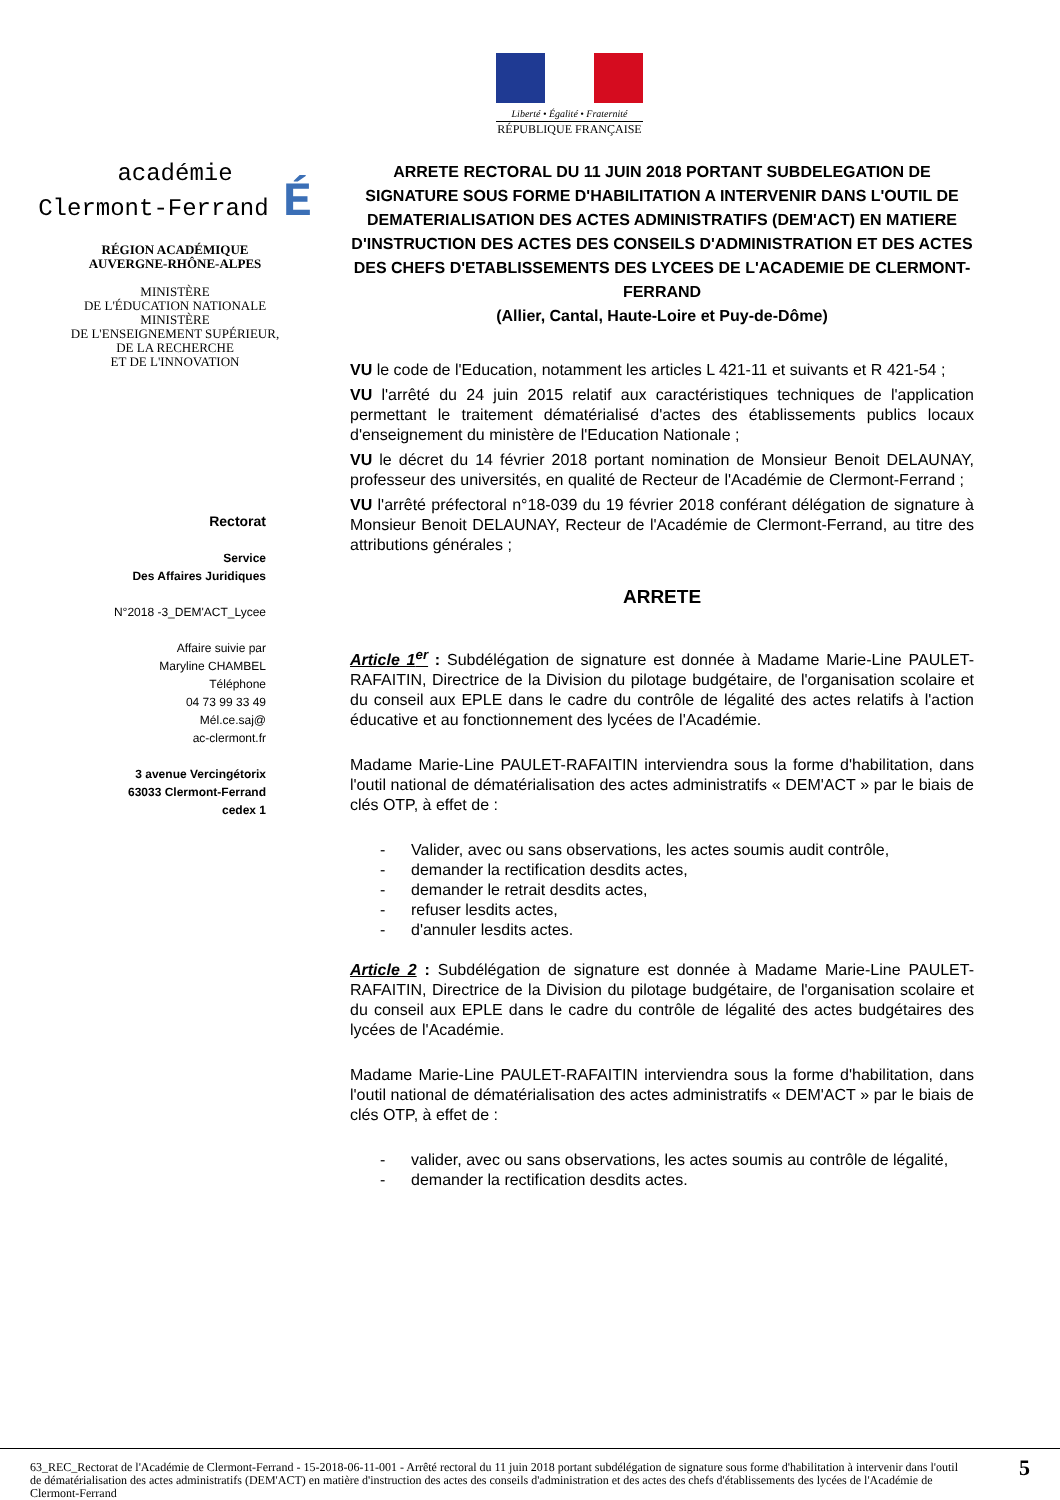Liberté • Égalité • Fraternité
RÉPUBLIQUE FRANÇAISE
académie
Clermont-Ferrand É
RÉGION ACADÉMIQUE
AUVERGNE-RHÔNE-ALPES
MINISTÈRE
DE L'ÉDUCATION NATIONALE
MINISTÈRE
DE L'ENSEIGNEMENT SUPÉRIEUR,
DE LA RECHERCHE
ET DE L'INNOVATION
Rectorat
Service
Des Affaires Juridiques
N°2018 -3_DEM'ACT_Lycee
Affaire suivie par
Maryline CHAMBEL
Téléphone
04 73 99 33 49
Mél.ce.saj@
ac-clermont.fr
3 avenue Vercingétorix
63033 Clermont-Ferrand
cedex 1
ARRETE RECTORAL DU 11 JUIN 2018 PORTANT SUBDELEGATION DE SIGNATURE SOUS FORME D'HABILITATION A INTERVENIR DANS L'OUTIL DE DEMATERIALISATION DES ACTES ADMINISTRATIFS (DEM'ACT) EN MATIERE D'INSTRUCTION DES ACTES DES CONSEILS D'ADMINISTRATION ET DES ACTES DES CHEFS D'ETABLISSEMENTS DES LYCEES DE L'ACADEMIE DE CLERMONT-FERRAND
(Allier, Cantal, Haute-Loire et Puy-de-Dôme)
VU le code de l'Education, notamment les articles L 421-11 et suivants et R 421-54 ;
VU l'arrêté du 24 juin 2015 relatif aux caractéristiques techniques de l'application permettant le traitement dématérialisé d'actes des établissements publics locaux d'enseignement du ministère de l'Education Nationale ;
VU le décret du 14 février 2018 portant nomination de Monsieur Benoit DELAUNAY, professeur des universités, en qualité de Recteur de l'Académie de Clermont-Ferrand ;
VU l'arrêté préfectoral n°18-039 du 19 février 2018 conférant délégation de signature à Monsieur Benoit DELAUNAY, Recteur de l'Académie de Clermont-Ferrand, au titre des attributions générales ;
ARRETE
Article 1<sup>er</sup> : Subdélégation de signature est donnée à Madame Marie-Line PAULET-RAFAITIN, Directrice de la Division du pilotage budgétaire, de l'organisation scolaire et du conseil aux EPLE dans le cadre du contrôle de légalité des actes relatifs à l'action éducative et au fonctionnement des lycées de l'Académie.
Madame Marie-Line PAULET-RAFAITIN interviendra sous la forme d'habilitation, dans l'outil national de dématérialisation des actes administratifs « DEM'ACT » par le biais de clés OTP, à effet de :
- Valider, avec ou sans observations, les actes soumis audit contrôle,
- demander la rectification desdits actes,
- demander le retrait desdits actes,
- refuser lesdits actes,
- d'annuler lesdits actes.
Article 2 : Subdélégation de signature est donnée à Madame Marie-Line PAULET-RAFAITIN, Directrice de la Division du pilotage budgétaire, de l'organisation scolaire et du conseil aux EPLE dans le cadre du contrôle de légalité des actes budgétaires des lycées de l'Académie.
Madame Marie-Line PAULET-RAFAITIN interviendra sous la forme d'habilitation, dans l'outil national de dématérialisation des actes administratifs « DEM'ACT » par le biais de clés OTP, à effet de :
- valider, avec ou sans observations, les actes soumis au contrôle de légalité,
- demander la rectification desdits actes.
63_REC_Rectorat de l'Académie de Clermont-Ferrand - 15-2018-06-11-001 - Arrêté rectoral du 11 juin 2018 portant subdélégation de signature sous forme d'habilitation à intervenir dans l'outil de dématérialisation des actes administratifs (DEM'ACT) en matière d'instruction des actes des conseils d'administration et des actes des chefs d'établissements des lycées de l'Académie de Clermont-Ferrand
5